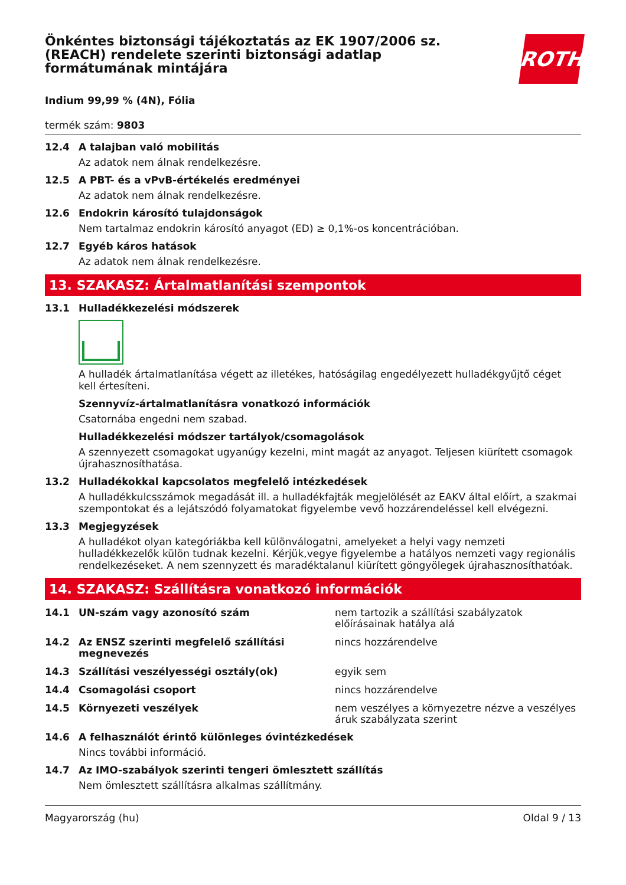Önkéntes biztonsági tájékoztatás az EK 1907/2006 sz.
(REACH) rendelete szerinti biztonsági adatlap
formátumának mintájára
ROTH
Indium 99,99 % (4N), Fólia
termék szám: 9803
12.4 A talajban való mobilitás
Az adatok nem álnak rendelkezésre.
12.5 A PBT- és a vPvB-értékelés eredményei
Az adatok nem álnak rendelkezésre.
12.6 Endokrin károsító tulajdonságok
Nem tartalmaz endokrin károsító anyagot (ED) ≥ 0,1%-os koncentrációban.
12.7 Egyéb káros hatások
Az adatok nem álnak rendelkezésre.
13. SZAKASZ: Ártalmatlanítási szempontok
13.1 Hulladékkezelési módszerek
A hulladék ártalmatlanítása végett az illetékes, hatóságilag engedélyezett hulladékgyűjtő céget kell értesíteni.
Szennyvíz-ártalmatlanításra vonatkozó információk
Csatornába engedni nem szabad.
Hulladékkezelési módszer tartályok/csomagolások
A szennyezett csomagokat ugyanúgy kezelni, mint magát az anyagot. Teljesen kiürített csomagok újrahasznosíthatása.
13.2 Hulladékokkal kapcsolatos megfelelő intézkedések
A hulladékkulcsszámok megadását ill. a hulladékfajták megjelölését az EAKV által előírt, a szakmai szempontokat és a lejátszódó folyamatokat figyelembe vevő hozzárendeléssel kell elvégezni.
13.3 Megjegyzések
A hulladékot olyan kategóriákba kell különválogatni, amelyeket a helyi vagy nemzeti hulladékkezelők külön tudnak kezelni. Kérjük,vegye figyelembe a hatályos nemzeti vagy regionális rendelkezéseket. A nem szennyzett és maradéktalanul kiürített göngyölegek újrahasznosíthatóak.
14. SZAKASZ: Szállításra vonatkozó információk
14.1 UN-szám vagy azonosító szám nem tartozik a szállítási szabályzatok előírásainak hatálya alá
14.2 Az ENSZ szerinti megfelelő szállítási megnevezés
nincs hozzárendelve
14.3 Szállítási veszélyességi osztály(ok) egyik sem
14.4 Csomagolási csoport nincs hozzárendelve
14.5 Környezeti veszélyek nem veszélyes a környezetre nézve a veszélyes áruk szabályzata szerint
14.6 A felhasználót érintő különleges óvintézkedések
Nincs további információ.
14.7 Az IMO-szabályok szerinti tengeri ömlesztett szállítás
Nem ömlesztett szállításra alkalmas szállítmány.
Magyarország (hu) Oldal 9 / 13